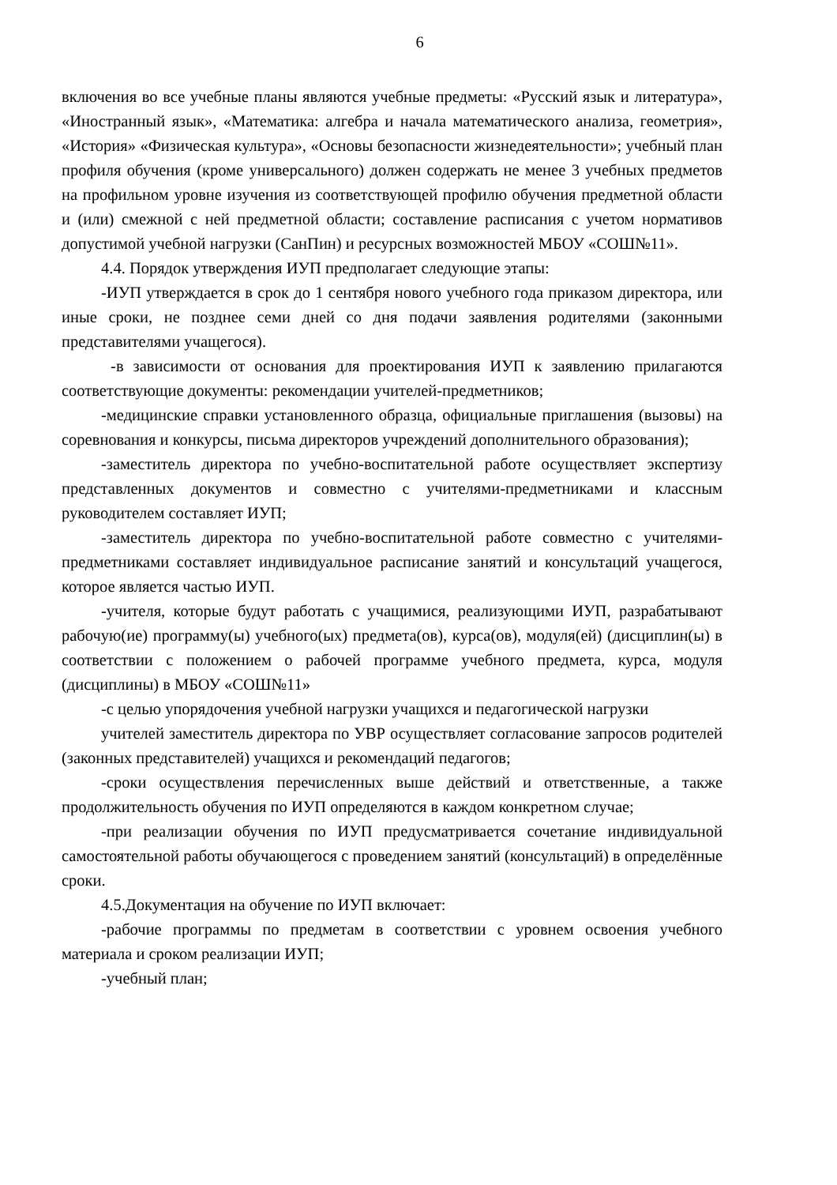6
включения во все учебные планы являются учебные предметы: «Русский язык и литература», «Иностранный язык», «Математика: алгебра и начала математического анализа, геометрия», «История» «Физическая культура», «Основы безопасности жизнедеятельности»; учебный план профиля обучения (кроме универсального) должен содержать не менее 3 учебных предметов на профильном уровне изучения из соответствующей профилю обучения предметной области и (или) смежной с ней предметной области; составление расписания с учетом нормативов допустимой учебной нагрузки (СанПин) и ресурсных возможностей МБОУ «СОШ№11».
4.4. Порядок утверждения ИУП предполагает следующие этапы:
-ИУП утверждается в срок до 1 сентября нового учебного года приказом директора, или иные сроки, не позднее семи дней со дня подачи заявления родителями (законными представителями учащегося).
-в зависимости от основания для проектирования ИУП к заявлению прилагаются соответствующие документы: рекомендации учителей-предметников;
-медицинские справки установленного образца, официальные приглашения (вызовы) на соревнования и конкурсы, письма директоров учреждений дополнительного образования);
-заместитель директора по учебно-воспитательной работе осуществляет экспертизу представленных документов и совместно с учителями-предметниками и классным руководителем составляет ИУП;
-заместитель директора по учебно-воспитательной работе совместно с учителями-предметниками составляет индивидуальное расписание занятий и консультаций учащегося, которое является частью ИУП.
-учителя, которые будут работать с учащимися, реализующими ИУП, разрабатывают рабочую(ие) программу(ы) учебного(ых) предмета(ов), курса(ов), модуля(ей) (дисциплин(ы) в соответствии с положением о рабочей программе учебного предмета, курса, модуля (дисциплины) в МБОУ «СОШ№11»
-с целью упорядочения учебной нагрузки учащихся и педагогической нагрузки
учителей заместитель директора по УВР осуществляет согласование запросов родителей (законных представителей) учащихся и рекомендаций педагогов;
-сроки осуществления перечисленных выше действий и ответственные, а также продолжительность обучения по ИУП определяются в каждом конкретном случае;
-при реализации обучения по ИУП предусматривается сочетание индивидуальной самостоятельной работы обучающегося с проведением занятий (консультаций) в определённые сроки.
4.5.Документация на обучение по ИУП включает:
-рабочие программы по предметам в соответствии с уровнем освоения учебного материала и сроком реализации ИУП;
-учебный план;